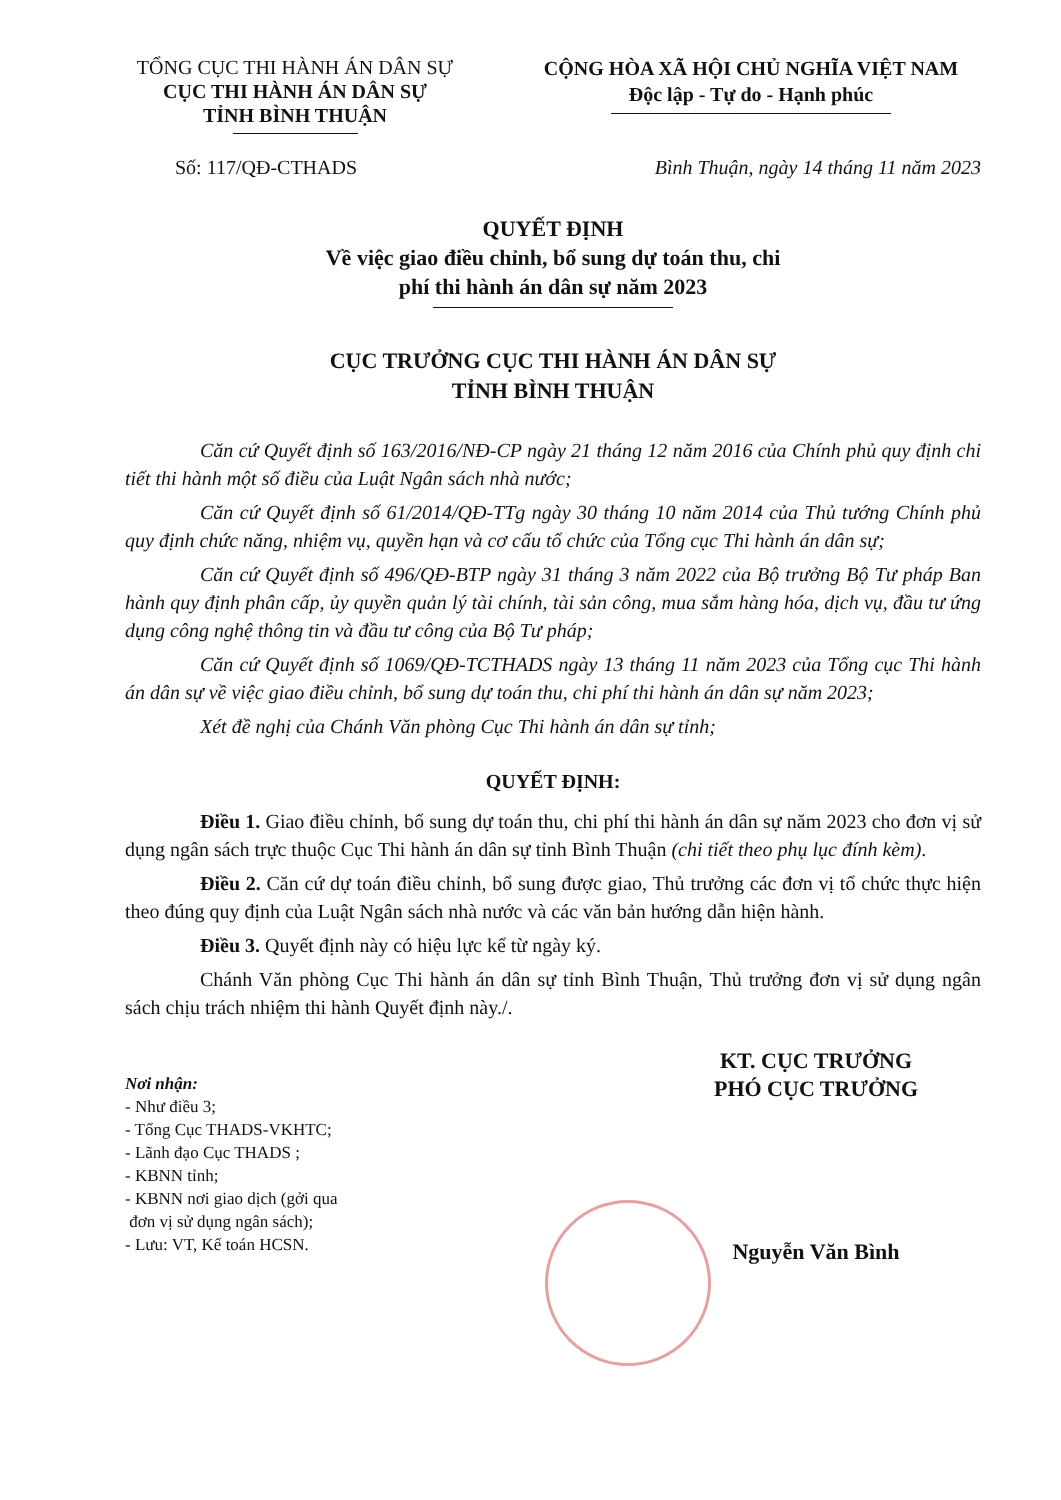TỔNG CỤC THI HÀNH ÁN DÂN SỰ
CỤC THI HÀNH ÁN DÂN SỰ
TỈNH BÌNH THUẬN
CỘNG HÒA XÃ HỘI CHỦ NGHĨA VIỆT NAM
Độc lập - Tự do - Hạnh phúc
Số: 117/QĐ-CTHADS Bình Thuận, ngày 14 tháng 11 năm 2023
QUYẾT ĐỊNH
Về việc giao điều chỉnh, bổ sung dự toán thu, chi
phí thi hành án dân sự năm 2023
CỤC TRƯỞNG CỤC THI HÀNH ÁN DÂN SỰ
TỈNH BÌNH THUẬN
Căn cứ Quyết định số 163/2016/NĐ-CP ngày 21 tháng 12 năm 2016 của Chính phủ quy định chi tiết thi hành một số điều của Luật Ngân sách nhà nước;
Căn cứ Quyết định số 61/2014/QĐ-TTg ngày 30 tháng 10 năm 2014 của Thủ tướng Chính phủ quy định chức năng, nhiệm vụ, quyền hạn và cơ cấu tổ chức của Tổng cục Thi hành án dân sự;
Căn cứ Quyết định số 496/QĐ-BTP ngày 31 tháng 3 năm 2022 của Bộ trưởng Bộ Tư pháp Ban hành quy định phân cấp, ủy quyền quản lý tài chính, tài sản công, mua sắm hàng hóa, dịch vụ, đầu tư ứng dụng công nghệ thông tin và đầu tư công của Bộ Tư pháp;
Căn cứ Quyết định số 1069/QĐ-TCTHADS ngày 13 tháng 11 năm 2023 của Tổng cục Thi hành án dân sự về việc giao điều chỉnh, bổ sung dự toán thu, chi phí thi hành án dân sự năm 2023;
Xét đề nghị của Chánh Văn phòng Cục Thi hành án dân sự tỉnh;
QUYẾT ĐỊNH:
Điều 1. Giao điều chỉnh, bổ sung dự toán thu, chi phí thi hành án dân sự năm 2023 cho đơn vị sử dụng ngân sách trực thuộc Cục Thi hành án dân sự tỉnh Bình Thuận (chi tiết theo phụ lục đính kèm).
Điều 2. Căn cứ dự toán điều chỉnh, bổ sung được giao, Thủ trưởng các đơn vị tổ chức thực hiện theo đúng quy định của Luật Ngân sách nhà nước và các văn bản hướng dẫn hiện hành.
Điều 3. Quyết định này có hiệu lực kể từ ngày ký.
Chánh Văn phòng Cục Thi hành án dân sự tỉnh Bình Thuận, Thủ trưởng đơn vị sử dụng ngân sách chịu trách nhiệm thi hành Quyết định này./.
Nơi nhận:
- Như điều 3;
- Tổng Cục THADS-VKHTC;
- Lãnh đạo Cục THADS ;
- KBNN tỉnh;
- KBNN nơi giao dịch (gởi qua
đơn vị sử dụng ngân sách);
- Lưu: VT, Kế toán HCSN.
KT. CỤC TRƯỞNG
PHÓ CỤC TRƯỞNG
Nguyễn Văn Bình